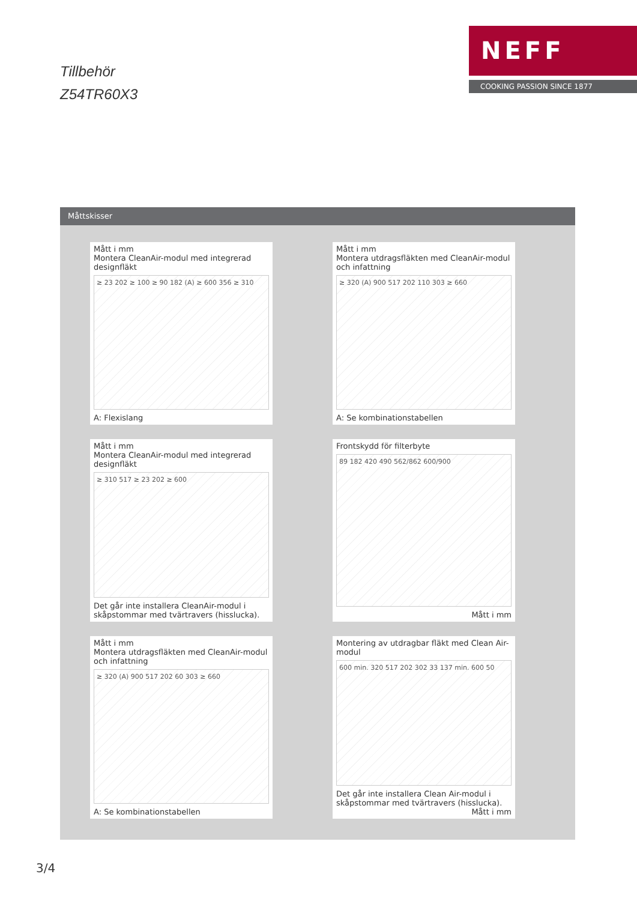Tillbehör
Z54TR60X3
NEFF
COOKING PASSION SINCE 1877
Måttskisser
Mått i mm
Montera CleanAir-modul med integrerad designfläkt
≥ 23 202 ≥ 100 ≥ 90 182 (A) ≥ 600 356 ≥ 310
A: Flexislang
Mått i mm
Montera utdragsfläkten med CleanAir-modul och infattning
≥ 320 (A) 900 517 202 110 303 ≥ 660
A: Se kombinationstabellen
Mått i mm
Montera CleanAir-modul med integrerad designfläkt
≥ 310 517 ≥ 23 202 ≥ 600
Det går inte installera CleanAir-modul i skåpstommar med tvärtravers (hisslucka).
Frontskydd för filterbyte
89 182 420 490 562/862 600/900
Mått i mm
Mått i mm
Montera utdragsfläkten med CleanAir-modul och infattning
≥ 320 (A) 900 517 202 60 303 ≥ 660
A: Se kombinationstabellen
Montering av utdragbar fläkt med Clean Air-modul
600 min. 320 517 202 302 33 137 min. 600 50
Det går inte installera Clean Air-modul i skåpstommar med tvärtravers (hisslucka). Mått i mm
3/4